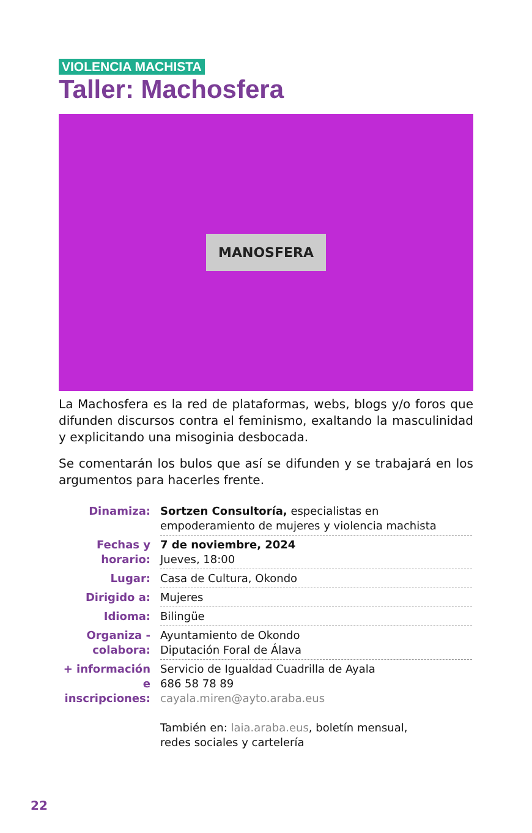VIOLENCIA MACHISTA
Taller: Machosfera
MANOSFERA
La Machosfera es la red de plataformas, webs, blogs y/o foros que difunden discursos contra el feminismo, exaltando la masculinidad y explicitando una misoginia desbocada.
Se comentarán los bulos que así se difunden y se trabajará en los argumentos para hacerles frente.
| Dinamiza: | Sortzen Consultoría, especialistas en empoderamiento de mujeres y violencia machista |
| Fechas y horario: | 7 de noviembre, 2024 Jueves, 18:00 |
| Lugar: | Casa de Cultura, Okondo |
| Dirigido a: | Mujeres |
| Idioma: | Bilingüe |
| Organiza - colabora: | Ayuntamiento de Okondo Diputación Foral de Álava |
| + información e inscripciones: | Servicio de Igualdad Cuadrilla de Ayala 686 58 78 89 cayala.miren@ayto.araba.eus También en: laia.araba.eus , boletín mensual, redes sociales y cartelería |
22